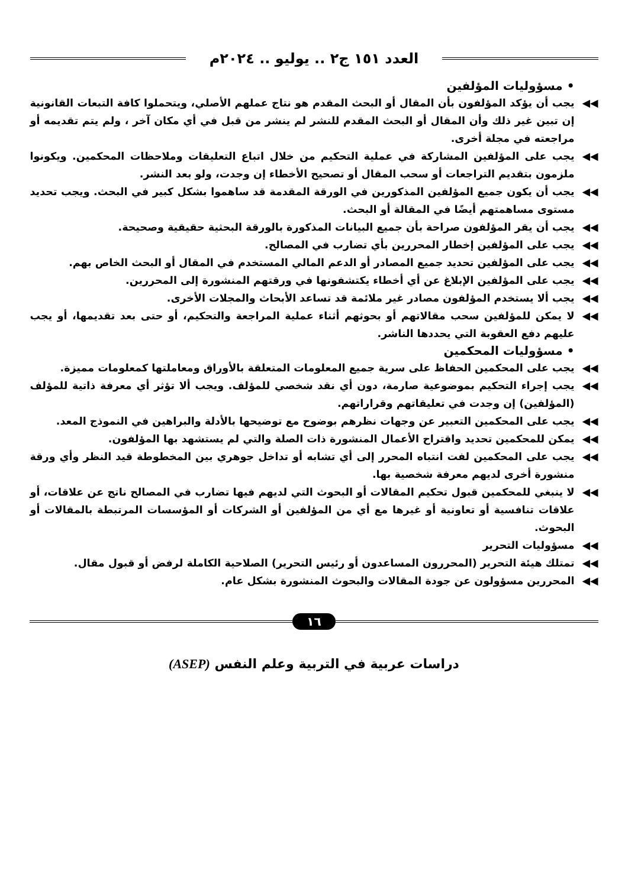العدد ١٥١ ج٢ .. يوليو .. ٢٠٢٤م
• مسؤوليات المؤلفين
◀◀ يجب أن يؤكد المؤلفون بأن المقال أو البحث المقدم هو نتاج عملهم الأصلي، ويتحملوا كافة التبعات القانونية إن تبين غير ذلك وأن المقال أو البحث المقدم للنشر لم ينشر من قبل في أي مكان آخر ، ولم يتم تقديمه أو مراجعته في مجلة أخرى.
◀◀ يجب على المؤلفين المشاركة في عملية التحكيم من خلال اتباع التعليقات وملاحظات المحكمين. ويكونوا ملزمون بتقديم التراجعات أو سحب المقال أو تصحيح الأخطاء إن وجدت، ولو بعد النشر.
◀◀ يجب أن يكون جميع المؤلفين المذكورين في الورقة المقدمة قد ساهموا بشكل كبير في البحث. ويجب تحديد مستوى مساهمتهم أيضًا في المقالة أو البحث.
◀◀ يجب أن يقر المؤلفون صراحة بأن جميع البيانات المذكورة بالورقة البحثية حقيقية وصحيحة.
◀◀ يجب على المؤلفين إخطار المحررين بأي تضارب في المصالح.
◀◀ يجب على المؤلفين تحديد جميع المصادر أو الدعم المالي المستخدم في المقال أو البحث الخاص بهم.
◀◀ يجب على المؤلفين الإبلاغ عن أي أخطاء يكتشفونها في ورقتهم المنشورة إلى المحررين.
◀◀ يجب ألا يستخدم المؤلفون مصادر غير ملائمة قد تساعد الأبحاث والمجلات الأخرى.
◀◀ لا يمكن للمؤلفين سحب مقالاتهم أو بحوثهم أثناء عملية المراجعة والتحكيم، أو حتى بعد تقديمها، أو يجب عليهم دفع العقوبة التي يحددها الناشر.
• مسؤوليات المحكمين
◀◀ يجب على المحكمين الحفاظ على سرية جميع المعلومات المتعلقة بالأوراق ومعاملتها كمعلومات مميزة.
◀◀ يجب إجراء التحكيم بموضوعية صارمة، دون أي نقد شخصي للمؤلف. ويجب ألا تؤثر أي معرفة ذاتية للمؤلف (المؤلفين) إن وجدت في تعليقاتهم وقراراتهم.
◀◀ يجب على المحكمين التعبير عن وجهات نظرهم بوضوح مع توضيحها بالأدلة والبراهين في النموذج المعد.
◀◀ يمكن للمحكمين تحديد واقتراح الأعمال المنشورة ذات الصلة والتي لم يستشهد بها المؤلفون.
◀◀ يجب على المحكمين لفت انتباه المحرر إلى أي تشابه أو تداخل جوهري بين المخطوطة قيد النظر وأي ورقة منشورة أخرى لديهم معرفة شخصية بها.
◀◀ لا ينبغي للمحكمين قبول تحكيم المقالات أو البحوث التي لديهم فيها تضارب في المصالح ناتج عن علاقات، أو علاقات تنافسية أو تعاونية أو غيرها مع أي من المؤلفين أو الشركات أو المؤسسات المرتبطة بالمقالات أو البحوث.
◀◀ مسؤوليات التحرير
◀◀ تمتلك هيئة التحرير (المحررون المساعدون أو رئيس التحرير) الصلاحية الكاملة لرفض أو قبول مقال.
◀◀ المحررين مسؤولون عن جودة المقالات والبحوث المنشورة بشكل عام.
١٦
دراسات عربية في التربية وعلم النفس (ASEP)